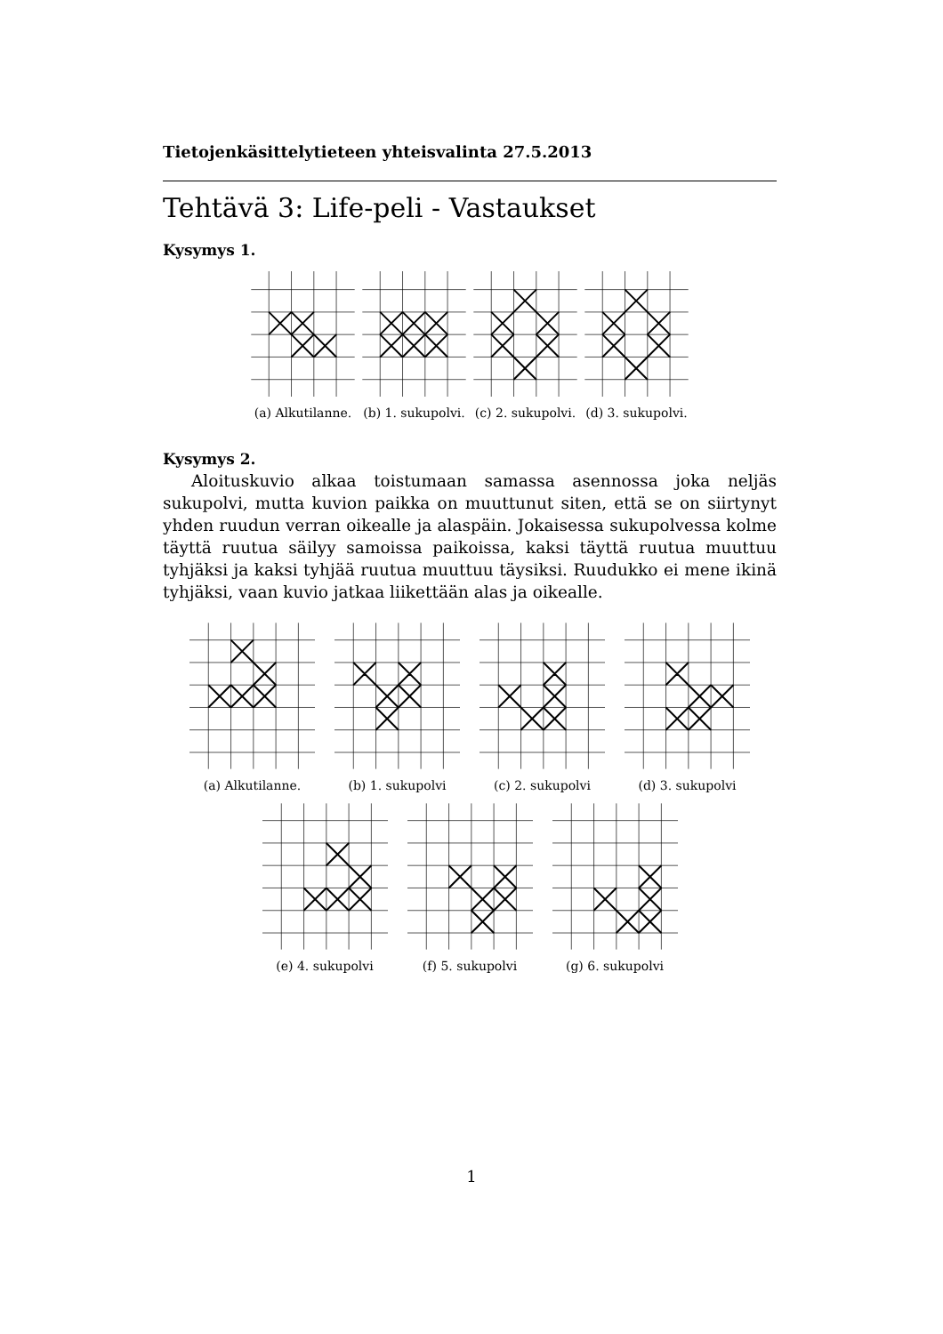Tietojenkäsittelytieteen yhteisvalinta 27.5.2013
Tehtävä 3: Life-peli - Vastaukset
Kysymys 1.
(a) Alkutilanne. (b) 1. sukupolvi. (c) 2. sukupolvi. (d) 3. sukupolvi.
Kysymys 2.
Aloituskuvio alkaa toistumaan samassa asennossa joka neljäs sukupolvi, mutta kuvion paikka on muuttunut siten, että se on siirtynyt yhden ruudun verran oikealle ja alaspäin. Jokaisessa sukupolvessa kolme täyttä ruutua säilyy samoissa paikoissa, kaksi täyttä ruutua muuttuu tyhjäksi ja kaksi tyhjää ruutua muuttuu täysiksi. Ruudukko ei mene ikinä tyhjäksi, vaan kuvio jatkaa liikettään alas ja oikealle.
(a) Alkutilanne. (b) 1. sukupolvi (c) 2. sukupolvi (d) 3. sukupolvi
(e) 4. sukupolvi (f) 5. sukupolvi (g) 6. sukupolvi
1